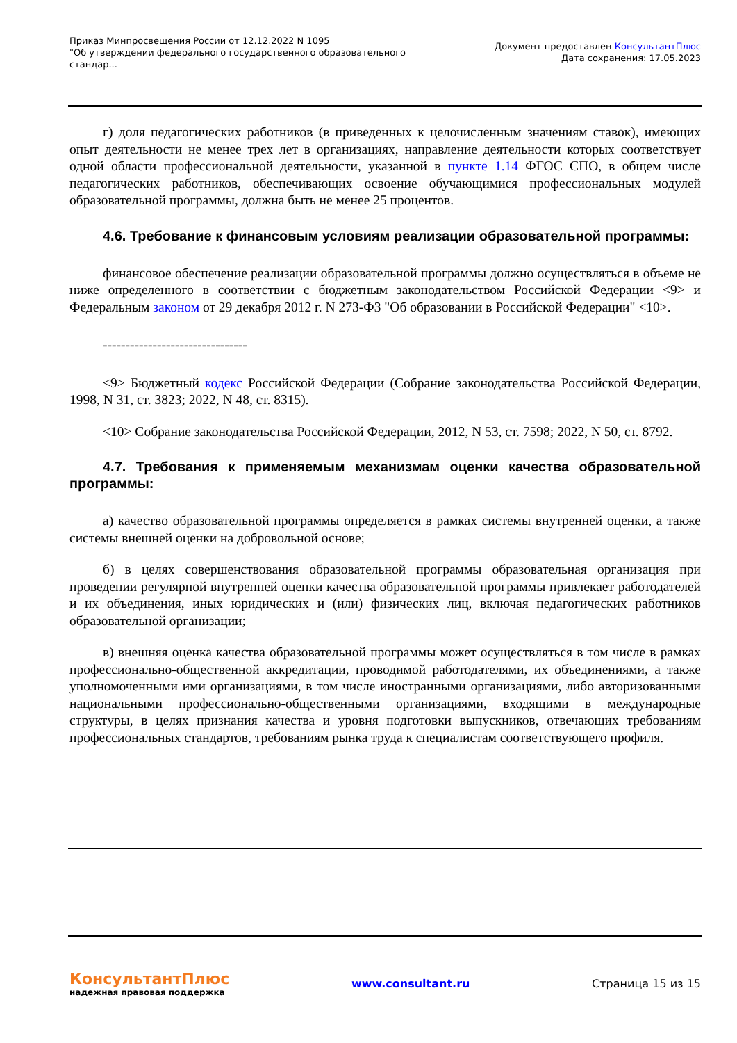Приказ Минпросвещения России от 12.12.2022 N 1095
"Об утверждении федерального государственного образовательного
стандар...
Документ предоставлен КонсультантПлюс
Дата сохранения: 17.05.2023
г) доля педагогических работников (в приведенных к целочисленным значениям ставок), имеющих опыт деятельности не менее трех лет в организациях, направление деятельности которых соответствует одной области профессиональной деятельности, указанной в пункте 1.14 ФГОС СПО, в общем числе педагогических работников, обеспечивающих освоение обучающимися профессиональных модулей образовательной программы, должна быть не менее 25 процентов.
4.6. Требование к финансовым условиям реализации образовательной программы:
финансовое обеспечение реализации образовательной программы должно осуществляться в объеме не ниже определенного в соответствии с бюджетным законодательством Российской Федерации <9> и Федеральным законом от 29 декабря 2012 г. N 273-ФЗ "Об образовании в Российской Федерации" <10>.
--------------------------------
<9> Бюджетный кодекс Российской Федерации (Собрание законодательства Российской Федерации, 1998, N 31, ст. 3823; 2022, N 48, ст. 8315).
<10> Собрание законодательства Российской Федерации, 2012, N 53, ст. 7598; 2022, N 50, ст. 8792.
4.7. Требования к применяемым механизмам оценки качества образовательной программы:
а) качество образовательной программы определяется в рамках системы внутренней оценки, а также системы внешней оценки на добровольной основе;
б) в целях совершенствования образовательной программы образовательная организация при проведении регулярной внутренней оценки качества образовательной программы привлекает работодателей и их объединения, иных юридических и (или) физических лиц, включая педагогических работников образовательной организации;
в) внешняя оценка качества образовательной программы может осуществляться в том числе в рамках профессионально-общественной аккредитации, проводимой работодателями, их объединениями, а также уполномоченными ими организациями, в том числе иностранными организациями, либо авторизованными национальными профессионально-общественными организациями, входящими в международные структуры, в целях признания качества и уровня подготовки выпускников, отвечающих требованиям профессиональных стандартов, требованиям рынка труда к специалистам соответствующего профиля.
КонсультантПлюс
надежная правовая поддержка
www.consultant.ru Страница 15 из 15